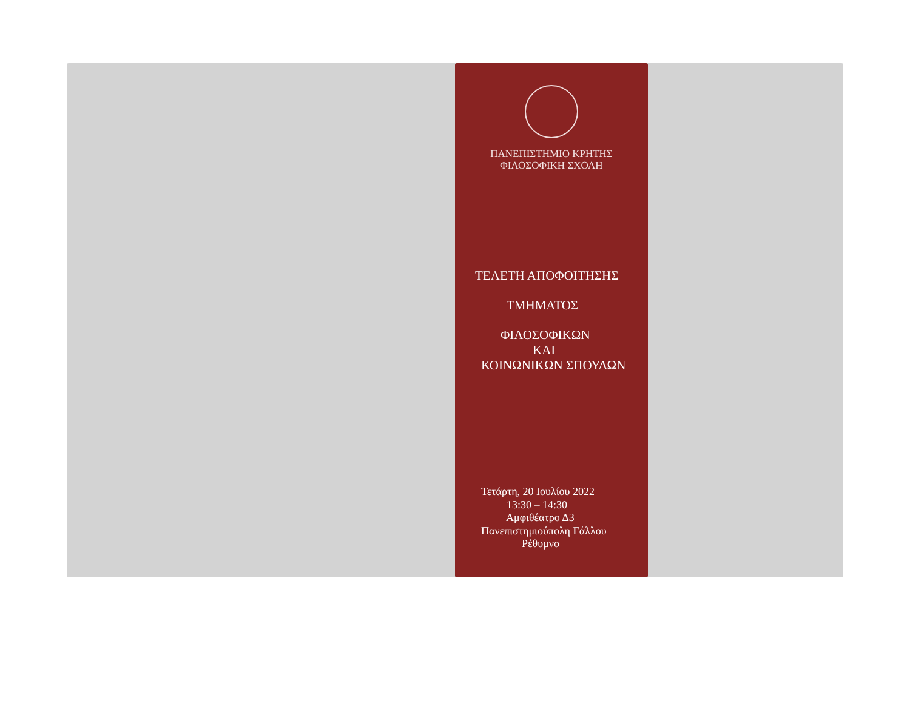ΠΑΝΕΠΙΣΤΗΜΙΟ ΚΡΗΤΗΣ
ΦΙΛΟΣΟΦΙΚΗ ΣΧΟΛΗ
ΤΕΛΕΤΗ ΑΠΟΦΟΙΤΗΣΗΣ
ΤΜΗΜΑΤΟΣ
ΦΙΛΟΣΟΦΙΚΩΝ
ΚΑΙ
ΚΟΙΝΩΝΙΚΩΝ ΣΠΟΥΔΩΝ
Τετάρτη, 20 Ιουλίου 2022
13:30 – 14:30
Αμφιθέατρο Δ3
Πανεπιστημιούπολη Γάλλου
Ρέθυμνο